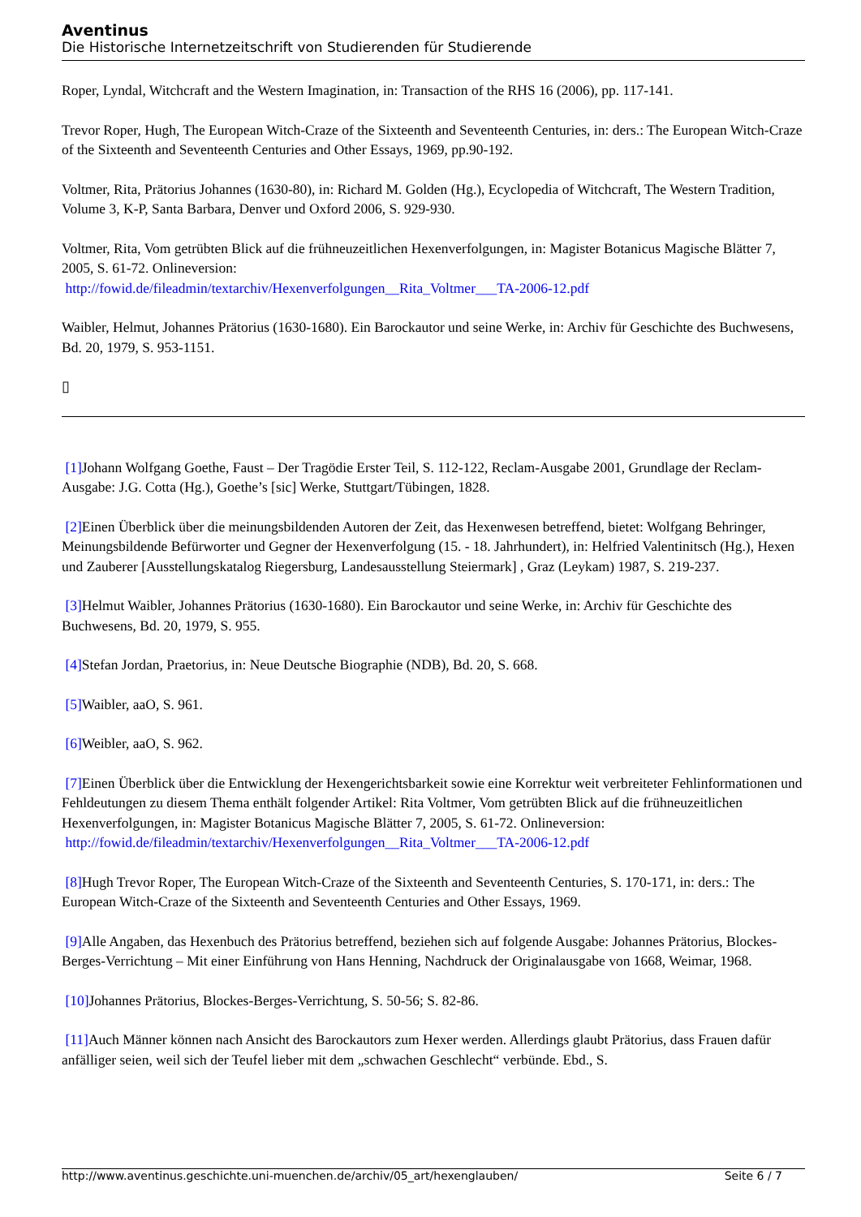Aventinus
Die Historische Internetzeitschrift von Studierenden für Studierende
Roper, Lyndal, Witchcraft and the Western Imagination, in: Transaction of the RHS 16 (2006), pp. 117-141.
Trevor Roper, Hugh, The European Witch-Craze of the Sixteenth and Seventeenth Centuries, in: ders.: The European Witch-Craze of the Sixteenth and Seventeenth Centuries and Other Essays, 1969, pp.90-192.
Voltmer, Rita, Prätorius Johannes (1630-80), in: Richard M. Golden (Hg.), Ecyclopedia of Witchcraft, The Western Tradition, Volume 3, K-P, Santa Barbara, Denver und Oxford 2006, S. 929-930.
Voltmer, Rita, Vom getrübten Blick auf die frühneuzeitlichen Hexenverfolgungen, in: Magister Botanicus Magische Blätter 7, 2005, S. 61-72. Onlineversion:
http://fowid.de/fileadmin/textarchiv/Hexenverfolgungen__Rita_Voltmer___TA-2006-12.pdf
Waibler, Helmut, Johannes Prätorius (1630-1680). Ein Barockautor und seine Werke, in: Archiv für Geschichte des Buchwesens, Bd. 20, 1979, S. 953-1151.
▯
[1] Johann Wolfgang Goethe, Faust – Der Tragödie Erster Teil, S. 112-122, Reclam-Ausgabe 2001, Grundlage der Reclam-Ausgabe: J.G. Cotta (Hg.), Goethe’s [sic] Werke, Stuttgart/Tübingen, 1828.
[2] Einen Überblick über die meinungsbildenden Autoren der Zeit, das Hexenwesen betreffend, bietet: Wolfgang Behringer, Meinungsbildende Befürworter und Gegner der Hexenverfolgung (15. - 18. Jahrhundert), in: Helfried Valentinitsch (Hg.), Hexen und Zauberer [Ausstellungskatalog Riegersburg, Landesausstellung Steiermark] , Graz (Leykam) 1987, S. 219-237.
[3] Helmut Waibler, Johannes Prätorius (1630-1680). Ein Barockautor und seine Werke, in: Archiv für Geschichte des Buchwesens, Bd. 20, 1979, S. 955.
[4] Stefan Jordan, Praetorius, in: Neue Deutsche Biographie (NDB), Bd. 20, S. 668.
[5] Waibler, aaO, S. 961.
[6] Weibler, aaO, S. 962.
[7] Einen Überblick über die Entwicklung der Hexengerichtsbarkeit sowie eine Korrektur weit verbreiteter Fehlinformationen und Fehldeutungen zu diesem Thema enthält folgender Artikel: Rita Voltmer, Vom getrübten Blick auf die frühneuzeitlichen Hexenverfolgungen, in: Magister Botanicus Magische Blätter 7, 2005, S. 61-72. Onlineversion: http://fowid.de/fileadmin/textarchiv/Hexenverfolgungen__Rita_Voltmer___TA-2006-12.pdf
[8] Hugh Trevor Roper, The European Witch-Craze of the Sixteenth and Seventeenth Centuries, S. 170-171, in: ders.: The European Witch-Craze of the Sixteenth and Seventeenth Centuries and Other Essays, 1969.
[9] Alle Angaben, das Hexenbuch des Prätorius betreffend, beziehen sich auf folgende Ausgabe: Johannes Prätorius, Blockes-Berges-Verrichtung – Mit einer Einführung von Hans Henning, Nachdruck der Originalausgabe von 1668, Weimar, 1968.
[10] Johannes Prätorius, Blockes-Berges-Verrichtung, S. 50-56; S. 82-86.
[11] Auch Männer können nach Ansicht des Barockautors zum Hexer werden. Allerdings glaubt Prätorius, dass Frauen dafür anfälliger seien, weil sich der Teufel lieber mit dem „schwachen Geschlecht“ verbünde. Ebd., S.
http://www.aventinus.geschichte.uni-muenchen.de/archiv/05_art/hexenglauben/ Seite 6 / 7